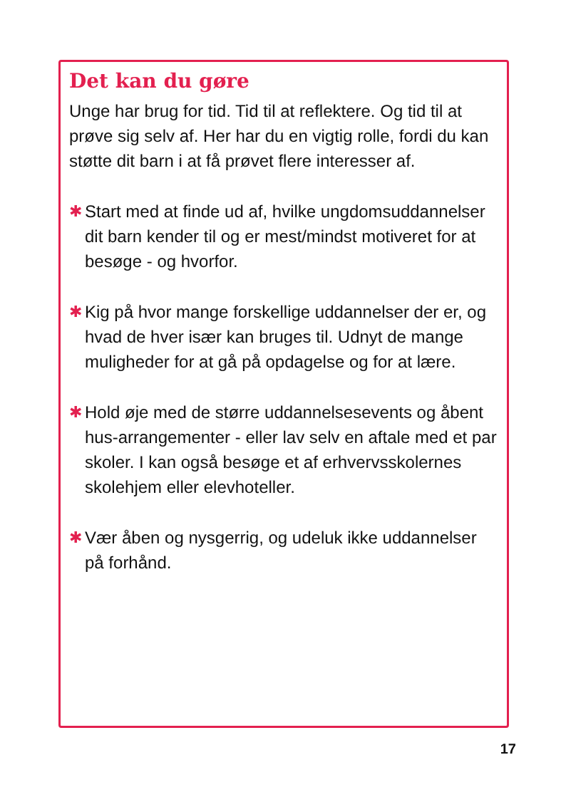Det kan du gøre
Unge har brug for tid. Tid til at reflektere. Og tid til at prøve sig selv af. Her har du en vigtig rolle, fordi du kan støtte dit barn i at få prøvet flere interesser af.
✱ Start med at finde ud af, hvilke ungdomsuddannelser dit barn kender til og er mest/mindst motiveret for at besøge - og hvorfor.
✱ Kig på hvor mange forskellige uddannelser der er, og hvad de hver især kan bruges til. Udnyt de mange muligheder for at gå på opdagelse og for at lære.
✱ Hold øje med de større uddannelsesevents og åbent hus-arrangementer - eller lav selv en aftale med et par skoler. I kan også besøge et af erhvervsskolernes skolehjem eller elevhoteller.
✱ Vær åben og nysgerrig, og udeluk ikke uddannelser på forhånd.
17